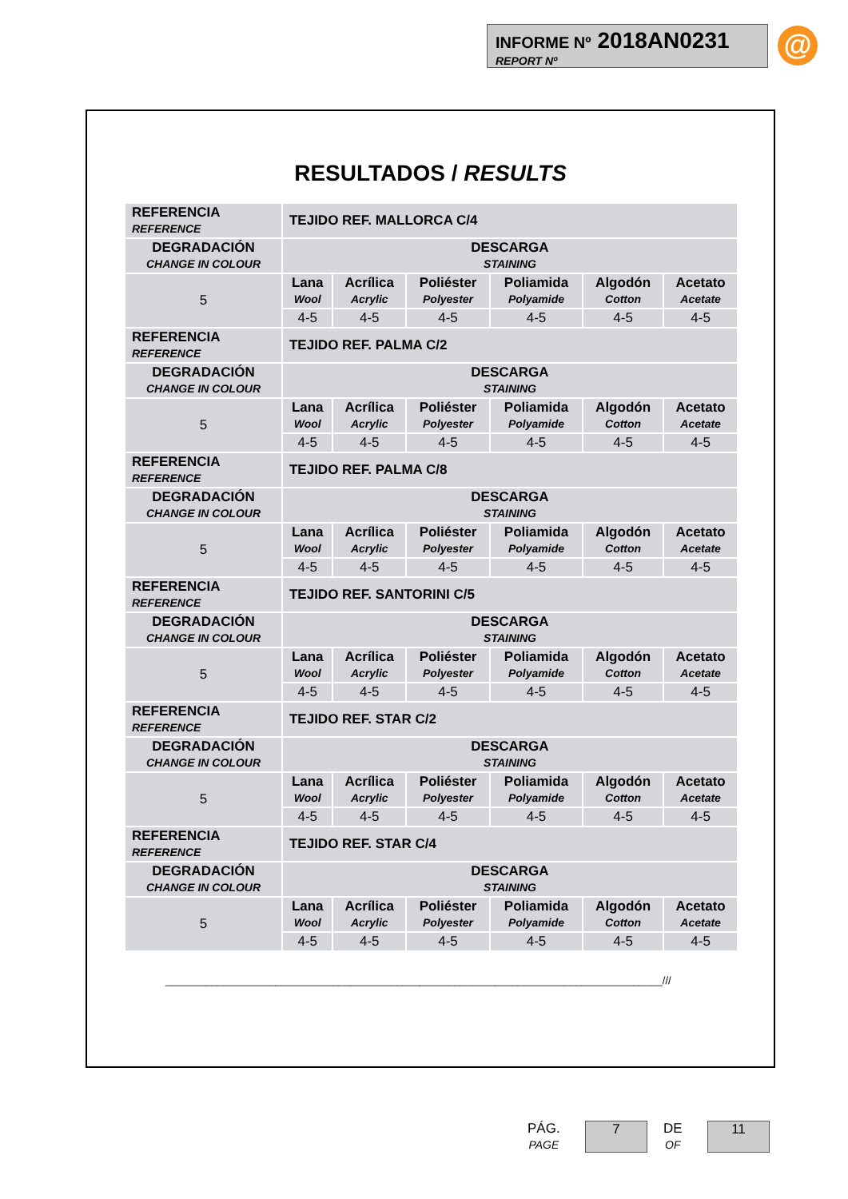INFORME Nº 2018AN0231
REPORT Nº
@
RESULTADOS / RESULTS
| REFERENCIA REFERENCE | TEJIDO REF. MALLORCA C/4 | | | | | |
| DEGRADACIÓN CHANGE IN COLOUR | DESCARGA STAINING | | | | | |
| 5 | Lana Wool | Acrílica Acrylic | Poliéster Polyester | Poliamida Polyamide | Algodón Cotton | Acetato Acetate |
| | 4-5 | 4-5 | 4-5 | 4-5 | 4-5 | 4-5 |
| REFERENCIA REFERENCE | TEJIDO REF. PALMA C/2 | | | | | |
| DEGRADACIÓN CHANGE IN COLOUR | DESCARGA STAINING | | | | | |
| 5 | Lana Wool | Acrílica Acrylic | Poliéster Polyester | Poliamida Polyamide | Algodón Cotton | Acetato Acetate |
| | 4-5 | 4-5 | 4-5 | 4-5 | 4-5 | 4-5 |
| REFERENCIA REFERENCE | TEJIDO REF. PALMA C/8 | | | | | |
| DEGRADACIÓN CHANGE IN COLOUR | DESCARGA STAINING | | | | | |
| 5 | Lana Wool | Acrílica Acrylic | Poliéster Polyester | Poliamida Polyamide | Algodón Cotton | Acetato Acetate |
| | 4-5 | 4-5 | 4-5 | 4-5 | 4-5 | 4-5 |
| REFERENCIA REFERENCE | TEJIDO REF. SANTORINI C/5 | | | | | |
| DEGRADACIÓN CHANGE IN COLOUR | DESCARGA STAINING | | | | | |
| 5 | Lana Wool | Acrílica Acrylic | Poliéster Polyester | Poliamida Polyamide | Algodón Cotton | Acetato Acetate |
| | 4-5 | 4-5 | 4-5 | 4-5 | 4-5 | 4-5 |
| REFERENCIA REFERENCE | TEJIDO REF. STAR C/2 | | | | | |
| DEGRADACIÓN CHANGE IN COLOUR | DESCARGA STAINING | | | | | |
| 5 | Lana Wool | Acrílica Acrylic | Poliéster Polyester | Poliamida Polyamide | Algodón Cotton | Acetato Acetate |
| | 4-5 | 4-5 | 4-5 | 4-5 | 4-5 | 4-5 |
| REFERENCIA REFERENCE | TEJIDO REF. STAR C/4 | | | | | |
| DEGRADACIÓN CHANGE IN COLOUR | DESCARGA STAINING | | | | | |
| 5 | Lana Wool | Acrílica Acrylic | Poliéster Polyester | Poliamida Polyamide | Algodón Cotton | Acetato Acetate |
| | 4-5 | 4-5 | 4-5 | 4-5 | 4-5 | 4-5 |
______________________________________________________________________________________///
PÁG.
PAGE
7
DE
OF
11